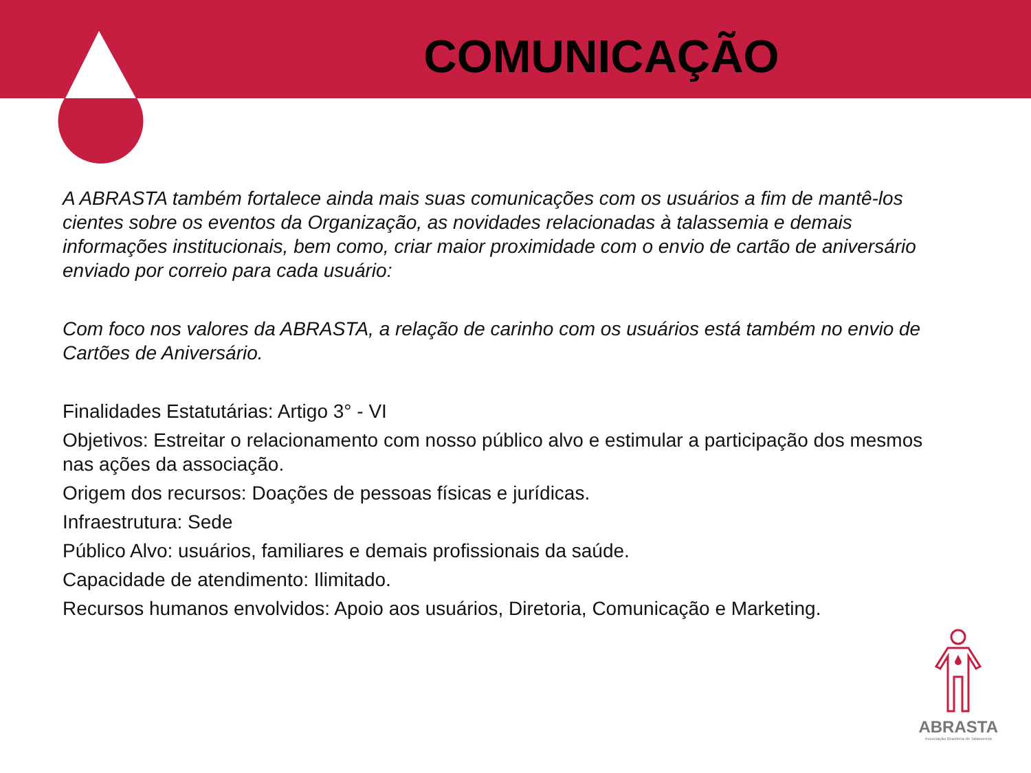COMUNICAÇÃO
A ABRASTA também fortalece ainda mais suas comunicações com os usuários a fim de mantê-los cientes sobre os eventos da Organização, as novidades relacionadas à talassemia e demais informações institucionais, bem como, criar maior proximidade com o envio de cartão de aniversário enviado por correio para cada usuário:
Com foco nos valores da ABRASTA, a relação de carinho com os usuários está também no envio de Cartões de Aniversário.
Finalidades Estatutárias: Artigo 3° - VI
Objetivos: Estreitar o relacionamento com nosso público alvo e estimular a participação dos mesmos nas ações da associação.
Origem dos recursos: Doações de pessoas físicas e jurídicas.
Infraestrutura: Sede
Público Alvo: usuários, familiares e demais profissionais da saúde.
Capacidade de atendimento: Ilimitado.
Recursos humanos envolvidos: Apoio aos usuários, Diretoria, Comunicação e Marketing.
ABRASTA
Associação Brasileira de Talassemia